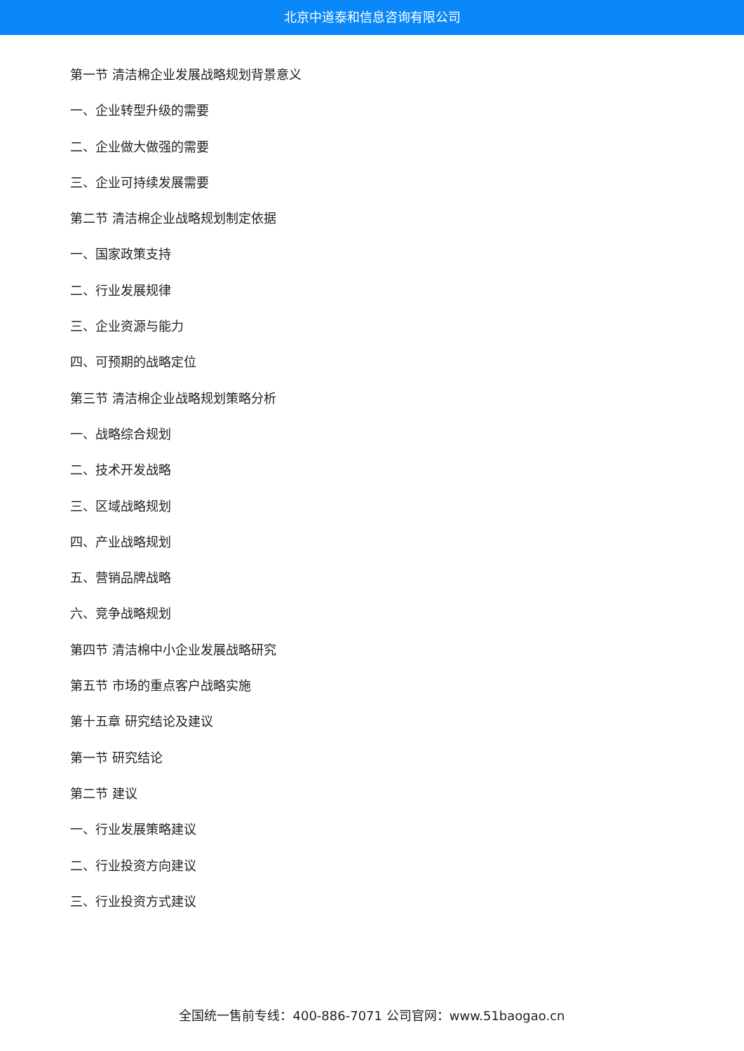北京中道泰和信息咨询有限公司
第一节 清洁棉企业发展战略规划背景意义
一、企业转型升级的需要
二、企业做大做强的需要
三、企业可持续发展需要
第二节 清洁棉企业战略规划制定依据
一、国家政策支持
二、行业发展规律
三、企业资源与能力
四、可预期的战略定位
第三节 清洁棉企业战略规划策略分析
一、战略综合规划
二、技术开发战略
三、区域战略规划
四、产业战略规划
五、营销品牌战略
六、竞争战略规划
第四节 清洁棉中小企业发展战略研究
第五节 市场的重点客户战略实施
第十五章 研究结论及建议
第一节 研究结论
第二节 建议
一、行业发展策略建议
二、行业投资方向建议
三、行业投资方式建议
全国统一售前专线：400-886-7071 公司官网：www.51baogao.cn